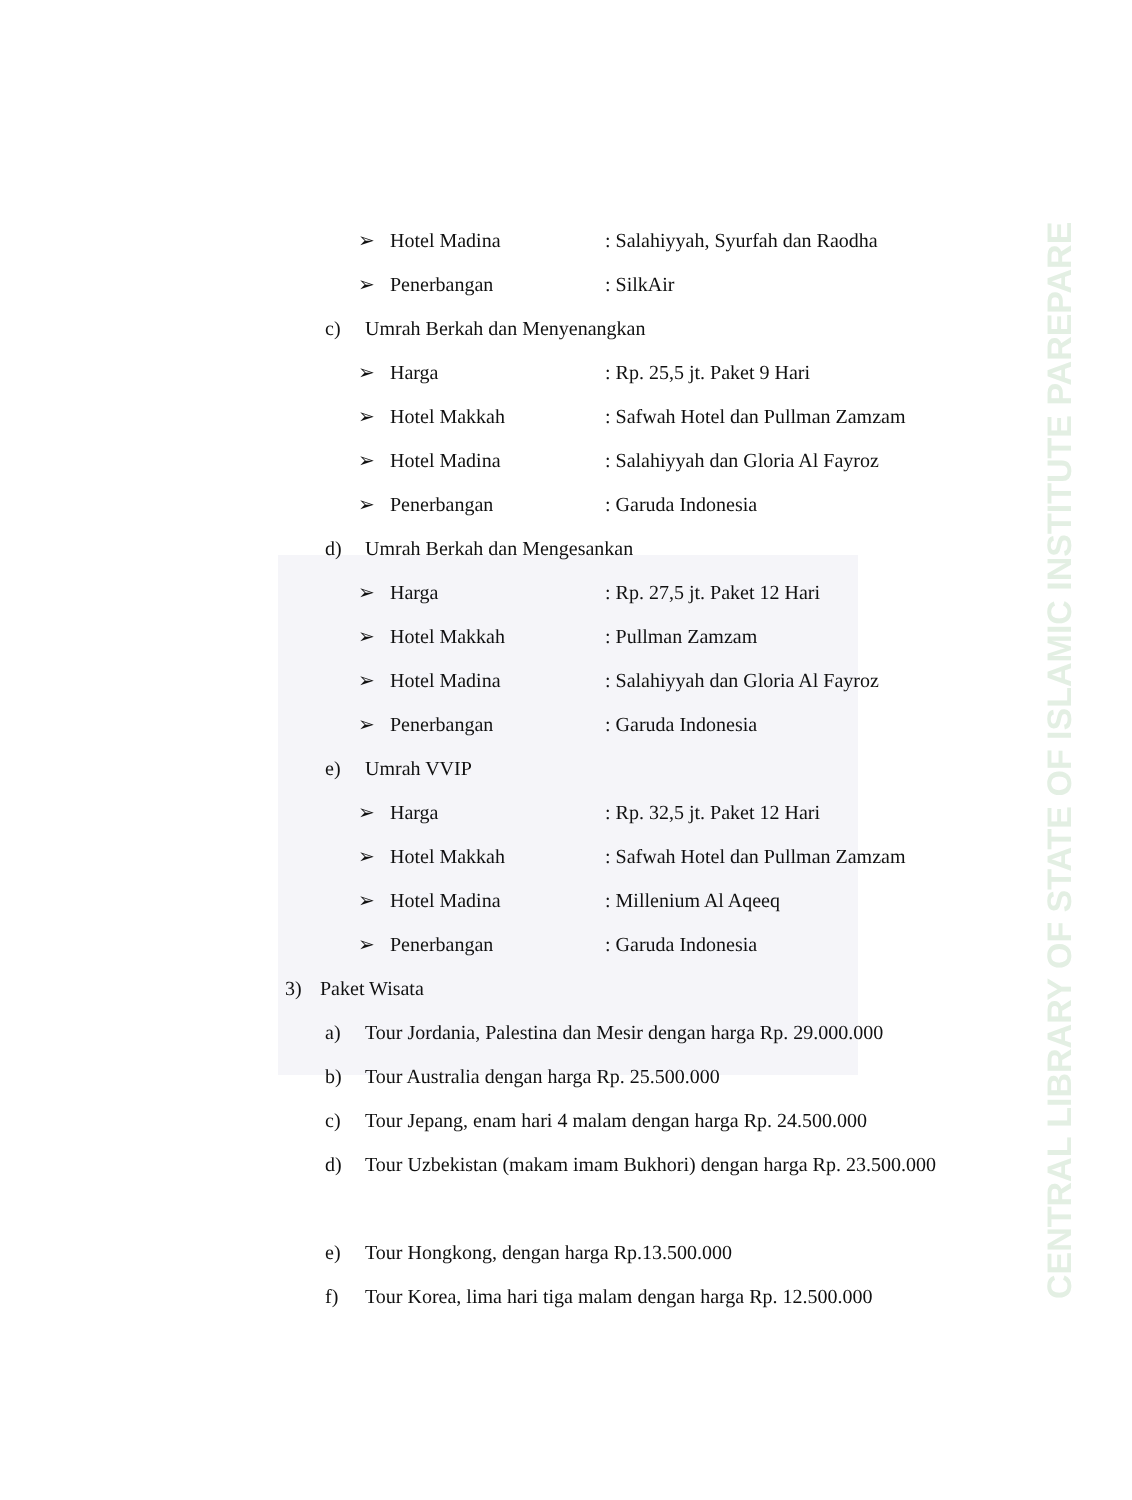CENTRAL LIBRARY OF STATE OF ISLAMIC INSTITUTE PAREPARE
➢ Hotel Madina: Salahiyyah, Syurfah dan Raodha
➢ Penerbangan: SilkAir
c) Umrah Berkah dan Menyenangkan
➢ Harga: Rp. 25,5 jt. Paket 9 Hari
➢ Hotel Makkah: Safwah Hotel dan Pullman Zamzam
➢ Hotel Madina: Salahiyyah dan Gloria Al Fayroz
➢ Penerbangan: Garuda Indonesia
d) Umrah Berkah dan Mengesankan
➢ Harga: Rp. 27,5 jt. Paket 12 Hari
➢ Hotel Makkah: Pullman Zamzam
➢ Hotel Madina: Salahiyyah dan Gloria Al Fayroz
➢ Penerbangan: Garuda Indonesia
e) Umrah VVIP
➢ Harga: Rp. 32,5 jt. Paket 12 Hari
➢ Hotel Makkah: Safwah Hotel dan Pullman Zamzam
➢ Hotel Madina: Millenium Al Aqeeq
➢ Penerbangan: Garuda Indonesia
3) Paket Wisata
a) Tour Jordania, Palestina dan Mesir dengan harga Rp. 29.000.000
b) Tour Australia dengan harga Rp. 25.500.000
c) Tour Jepang, enam hari 4 malam dengan harga Rp. 24.500.000
d) Tour Uzbekistan (makam imam Bukhori) dengan harga Rp. 23.500.000
e) Tour Hongkong, dengan harga Rp.13.500.000
f) Tour Korea, lima hari tiga malam dengan harga Rp. 12.500.000